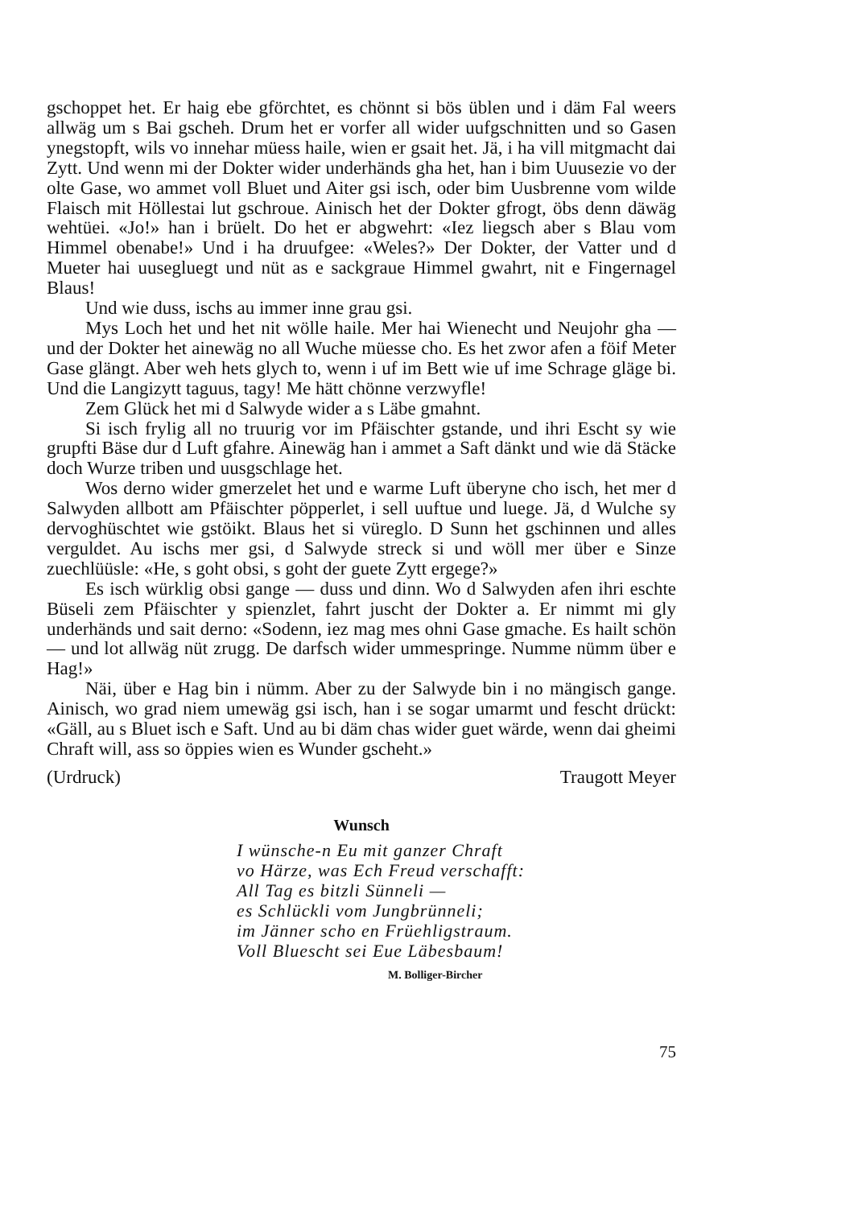gschoppet het. Er haig ebe gförchtet, es chönnt si bös üblen und i däm Fal weers allwäg um s Bai gscheh. Drum het er vorfer all wider uufgschnitten und so Gasen ynegstopft, wils vo innehar müess haile, wien er gsait het. Jä, i ha vill mitgmacht dai Zytt. Und wenn mi der Dokter wider underhänds gha het, han i bim Uuusezie vo der olte Gase, wo ammet voll Bluet und Aiter gsi isch, oder bim Uusbrenne vom wilde Flaisch mit Höllestai lut gschroue. Ainisch het der Dokter gfrogt, öbs denn däwäg wehtüei. «Jo!» han i brüelt. Do het er abgwehrt: «Iez liegsch aber s Blau vom Himmel obenabe!» Und i ha druufgee: «Weles?» Der Dokter, der Vatter und d Mueter hai uusegluegt und nüt as e sackgraue Himmel gwahrt, nit e Fingernagel Blaus!
Und wie duss, ischs au immer inne grau gsi.
Mys Loch het und het nit wölle haile. Mer hai Wienecht und Neujohr gha — und der Dokter het ainewäg no all Wuche müesse cho. Es het zwor afen a föif Meter Gase glängt. Aber weh hets glych to, wenn i uf im Bett wie uf ime Schrage gläge bi. Und die Langizytt taguus, tagy! Me hätt chönne verzwyfle!
Zem Glück het mi d Salwyde wider a s Läbe gmahnt.
Si isch frylig all no truurig vor im Pfäischter gstande, und ihri Escht sy wie grupfti Bäse dur d Luft gfahre. Ainewäg han i ammet a Saft dänkt und wie dä Stäcke doch Wurze triben und uusgschlage het.
Wos derno wider gmerzelet het und e warme Luft überyne cho isch, het mer d Salwyden allbott am Pfäischter pöpperlet, i sell uuftue und luege. Jä, d Wulche sy dervoghüschtet wie gstöikt. Blaus het si vüreglo. D Sunn het gschinnen und alles verguldet. Au ischs mer gsi, d Salwyde streck si und wöll mer über e Sinze zuechlüüsle: «He, s goht obsi, s goht der guete Zytt ergege?»
Es isch würklig obsi gange — duss und dinn. Wo d Salwyden afen ihri eschte Büseli zem Pfäischter y spienzlet, fahrt juscht der Dokter a. Er nimmt mi gly underhänds und sait derno: «Sodenn, iez mag mes ohni Gase gmache. Es hailt schön — und lot allwäg nüt zrugg. De darfsch wider ummespringe. Numme nümm über e Hag!»
Näi, über e Hag bin i nümm. Aber zu der Salwyde bin i no mängisch gange. Ainisch, wo grad niem umewäg gsi isch, han i se sogar umarmt und fescht drückt: «Gäll, au s Bluet isch e Saft. Und au bi däm chas wider guet wärde, wenn dai gheimi Chraft will, ass so öppies wien es Wunder gscheht.»
(Urdruck) Traugott Meyer
Wunsch
I wünsche-n Eu mit ganzer Chraft
vo Härze, was Ech Freud verschafft:
All Tag es bitzli Sünneli —
es Schlückli vom Jungbrünneli;
im Jänner scho en Früehligstraum.
Voll Bluescht sei Eue Läbesbaum!
M. Bolliger-Bircher
75